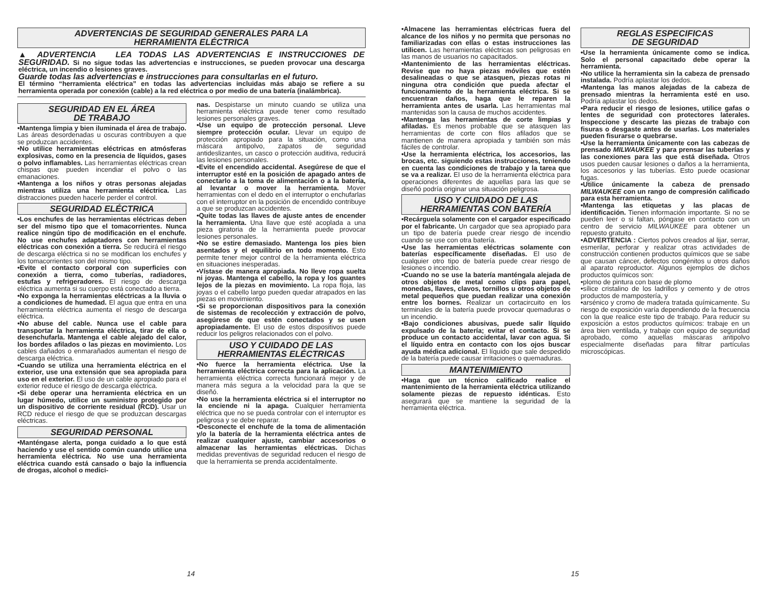ADVERTENCIAS DE SEGURIDAD GENERALES PARA LA
HERRAMIENTA ELÉCTRICA
▲ ADVERTENCIA LEA TODAS LAS ADVERTENCIAS E INSTRUCCIONES DE SEGURIDAD. Si no sigue todas las advertencias e instrucciones, se pueden provocar una descarga eléctrica, un incendio o lesiones graves.
Guarde todas las advertencias e instrucciones para consultarlas en el futuro.
El término “herramienta eléctrica” en todas las advertencias incluidas más abajo se refiere a su herramienta operada por conexión (cable) a la red eléctrica o por medio de una batería (inalámbrica).
SEGURIDAD EN EL ÁREA
DE TRABAJO
•Mantenga limpia y bien iluminada el área de trabajo. Las áreas desordenadas u oscuras contribuyen a que se produzcan accidentes.
•No utilice herramientas eléctricas en atmósferas explosivas, como en la presencia de líquidos, gases o polvo inflamables. Las herramientas eléctricas crean chispas que pueden incendiar el polvo o las emanaciones.
•Mantenga a los niños y otras personas alejadas mientras utiliza una herramienta eléctrica. Las distracciones pueden hacerle perder el control.
SEGURIDAD ELÉCTRICA
•Los enchufes de las herramientas eléctricas deben ser del mismo tipo que el tomacorrientes. Nunca realice ningún tipo de modificación en el enchufe. No use enchufes adaptadores con herramientas eléctricas con conexión a tierra. Se reducirá el riesgo de descarga eléctrica si no se modifican los enchufes y los tomacorrientes son del mismo tipo.
•Evite el contacto corporal con superficies con conexión a tierra, como tuberías, radiadores, estufas y refrigeradores. El riesgo de descarga eléctrica aumenta si su cuerpo está conectado a tierra.
•No exponga la herramientas eléctricas a la lluvia o a condiciones de humedad. El agua que entra en una herramienta eléctrica aumenta el riesgo de descarga eléctrica.
•No abuse del cable. Nunca use el cable para transportar la herramienta eléctrica, tirar de ella o desenchufarla. Mantenga el cable alejado del calor, los bordes afilados o las piezas en movimiento. Los cables dañados o enmarañados aumentan el riesgo de descarga eléctrica.
•Cuando se utiliza una herramienta eléctrica en el exterior, use una extensión que sea apropiada para uso en el exterior. El uso de un cable apropiado para el exterior reduce el riesgo de descarga eléctrica.
•Si debe operar una herramienta eléctrica en un lugar húmedo, utilice un suministro protegido por un dispositivo de corriente residual (RCD). Usar un RCD reduce el riesgo de que se produzcan descargas eléctricas.
SEGURIDAD PERSONAL
•Manténgase alerta, ponga cuidado a lo que está haciendo y use el sentido común cuando utilice una herramienta eléctrica. No use una herramienta eléctrica cuando está cansado o bajo la influencia de drogas, alcohol o medici-
nas. Despistarse un minuto cuando se utiliza una herramienta eléctrica puede tener como resultado lesiones personales graves.
•Use un equipo de protección personal. Lleve siempre protección ocular. Llevar un equipo de protección apropiado para la situación, como una máscara antipolvo, zapatos de seguridad antideslizantes, un casco o protección auditiva, reducirá las lesiones personales.
•Evite el encendido accidental. Asegúrese de que el interruptor esté en la posición de apagado antes de conectarlo a la toma de alimentación o a la batería, al levantar o mover la herramienta. Mover herramientas con el dedo en el interruptor o enchufarlas con el interruptor en la posición de encendido contribuye a que se produzcan accidentes.
•Quite todas las llaves de ajuste antes de encender la herramienta. Una llave que esté acoplada a una pieza giratoria de la herramienta puede provocar lesiones personales.
•No se estire demasiado. Mantenga los pies bien asentados y el equilibrio en todo momento. Esto permite tener mejor control de la herramienta eléctrica en situaciones inesperadas.
•Vístase de manera apropiada. No lleve ropa suelta ni joyas. Mantenga el cabello, la ropa y los guantes lejos de la piezas en movimiento. La ropa floja, las joyas o el cabello largo pueden quedar atrapados en las piezas en movimiento.
•Si se proporcionan dispositivos para la conexión de sistemas de recolección y extracción de polvo, asegúrese de que estén conectados y se usen apropiadamente. El uso de estos dispositivos puede reducir los peligros relacionados con el polvo.
USO Y CUIDADO DE LAS
HERRAMIENTAS ELÉCTRICAS
•No fuerce la herramienta eléctrica. Use la herramienta eléctrica correcta para la aplicación. La herramienta eléctrica correcta funcionará mejor y de manera más segura a la velocidad para la que se diseñó.
•No use la herramienta eléctrica si el interruptor no la enciende ni la apaga. Cualquier herramienta eléctrica que no se pueda controlar con el interruptor es peligrosa y se debe reparar.
•Desconecte el enchufe de la toma de alimentación y/o la batería de la herramienta eléctrica antes de realizar cualquier ajuste, cambiar accesorios o almacenar las herramientas eléctricas. Dichas medidas preventivas de seguridad reducen el riesgo de que la herramienta se prenda accidentalmente.
14
•Almacene las herramientas eléctricas fuera del alcance de los niños y no permita que personas no familiarizadas con ellas o estas instrucciones las utilicen. Las herramientas eléctricas son peligrosas en las manos de usuarios no capacitados.
•Mantenimiento de las herramientas eléctricas. Revise que no haya piezas móviles que estén desalineadas o que se atasquen, piezas rotas ni ninguna otra condición que pueda afectar el funcionamiento de la herramienta eléctrica. Si se encuentran daños, haga que le reparen la herramienta antes de usarla. Las herramientas mal mantenidas son la causa de muchos accidentes.
•Mantenga las herramientas de corte limpias y afiladas. Es menos probable que se atasquen las herramientas de corte con filos afilados que se mantienen de manera apropiada y también son más fáciles de controlar.
•Use la herramienta eléctrica, los accesorios, las brocas, etc. siguiendo estas instrucciones, teniendo en cuenta las condiciones de trabajo y la tarea que se va a realizar. El uso de la herramienta eléctrica para operaciones diferentes de aquellas para las que se diseñó podría originar una situación peligrosa.
USO Y CUIDADO DE LAS
HERRAMIENTAS CON BATERÍA
•Recárguela solamente con el cargador especificado por el fabricante. Un cargador que sea apropiado para un tipo de batería puede crear riesgo de incendio cuando se use con otra batería.
•Use las herramientas eléctricas solamente con baterías específicamente diseñadas. El uso de cualquier otro tipo de batería puede crear riesgo de lesiones o incendio.
•Cuando no se use la batería manténgala alejada de otros objetos de metal como clips para papel, monedas, llaves, clavos, tornillos u otros objetos de metal pequeños que puedan realizar una conexión entre los bornes. Realizar un cortacircuito en los terminales de la batería puede provocar quemaduras o un incendio.
•Bajo condiciones abusivas, puede salir líquido expulsado de la batería; evitar el contacto. Si se produce un contacto accidental, lavar con agua. Si el líquido entra en contacto con los ojos buscar ayuda médica adicional. El líquido que sale despedido de la batería puede causar irritaciones o quemaduras.
MANTENIMIENTO
•Haga que un técnico calificado realice el mantenimiento de la herramienta eléctrica utilizando solamente piezas de repuesto idénticas. Esto asegurará que se mantiene la seguridad de la herramienta eléctrica.
REGLAS ESPECIFICAS
DE SEGURIDAD
•Use la herramienta únicamente como se indica. Solo el personal capacitado debe operar la herramienta.
•No utilice la herramienta sin la cabeza de prensado instalada. Podría aplastar los dedos.
•Mantenga las manos alejadas de la cabeza de prensado mientras la herramienta esté en uso. Podría aplastar los dedos.
•Para reducir el riesgo de lesiones, utilice gafas o lentes de seguridad con protectores laterales. Inspeccione y descarte las piezas de trabajo con fisuras o desgaste antes de usarlas. Los materiales pueden fisurarse o quebrarse.
•Use la herramienta únicamente con las cabezas de prensado MILWAUKEE y para prensar las tuberías y las conexiones para las que está diseñada. Otros usos pueden causar lesiones o daños a la herramienta, los accesorios y las tuberías. Esto puede ocasionar fugas.
•Utilice únicamente la cabeza de prensado MILWAUKEE con un rango de compresión calificado para esta herramienta.
•Mantenga las etiquetas y las placas de identificación. Tienen información importante. Si no se pueden leer o si faltan, póngase en contacto con un centro de servicio MILWAUKEE para obtener un repuesto gratuito.
•ADVERTENCIA : Ciertos polvos creados al lijar, serrar, esmerilar, perforar y realizar otras actividades de construcción contienen productos químicos que se sabe que causan cáncer, defectos congénitos u otros daños al aparato reproductor. Algunos ejemplos de dichos productos químicos son:
•plomo de pintura con base de plomo
•sílice cristalino de los ladrillos y cemento y de otros productos de mampostería, y
•arsénico y cromo de madera tratada químicamente. Su riesgo de exposición varía dependiendo de la frecuencia con la que realice este tipo de trabajo. Para reducir su exposición a estos productos químicos: trabaje en un área bien ventilada, y trabaje con equipo de seguridad aprobado, como aquellas máscaras antipolvo especialmente diseñadas para filtrar partículas microscópicas.
15